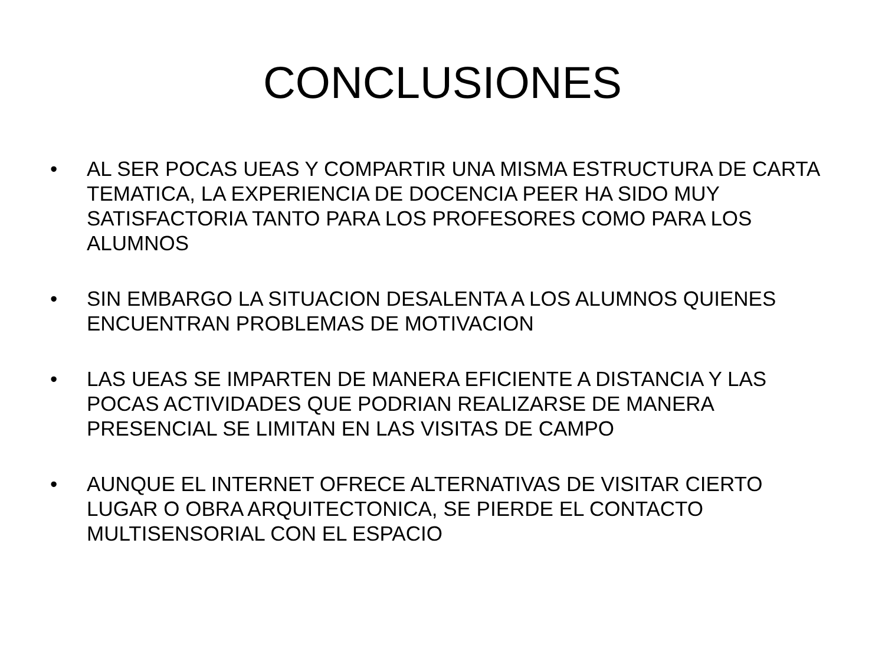CONCLUSIONES
• AL SER POCAS UEAS Y COMPARTIR UNA MISMA ESTRUCTURA DE CARTA TEMATICA, LA EXPERIENCIA DE DOCENCIA PEER HA SIDO MUY SATISFACTORIA TANTO PARA LOS PROFESORES COMO PARA LOS ALUMNOS
• SIN EMBARGO LA SITUACION DESALENTA A LOS ALUMNOS QUIENES ENCUENTRAN PROBLEMAS DE MOTIVACION
• LAS UEAS SE IMPARTEN DE MANERA EFICIENTE A DISTANCIA Y LAS POCAS ACTIVIDADES QUE PODRIAN REALIZARSE DE MANERA PRESENCIAL SE LIMITAN EN LAS VISITAS DE CAMPO
• AUNQUE EL INTERNET OFRECE ALTERNATIVAS DE VISITAR CIERTO LUGAR O OBRA ARQUITECTONICA, SE PIERDE EL CONTACTO MULTISENSORIAL CON EL ESPACIO